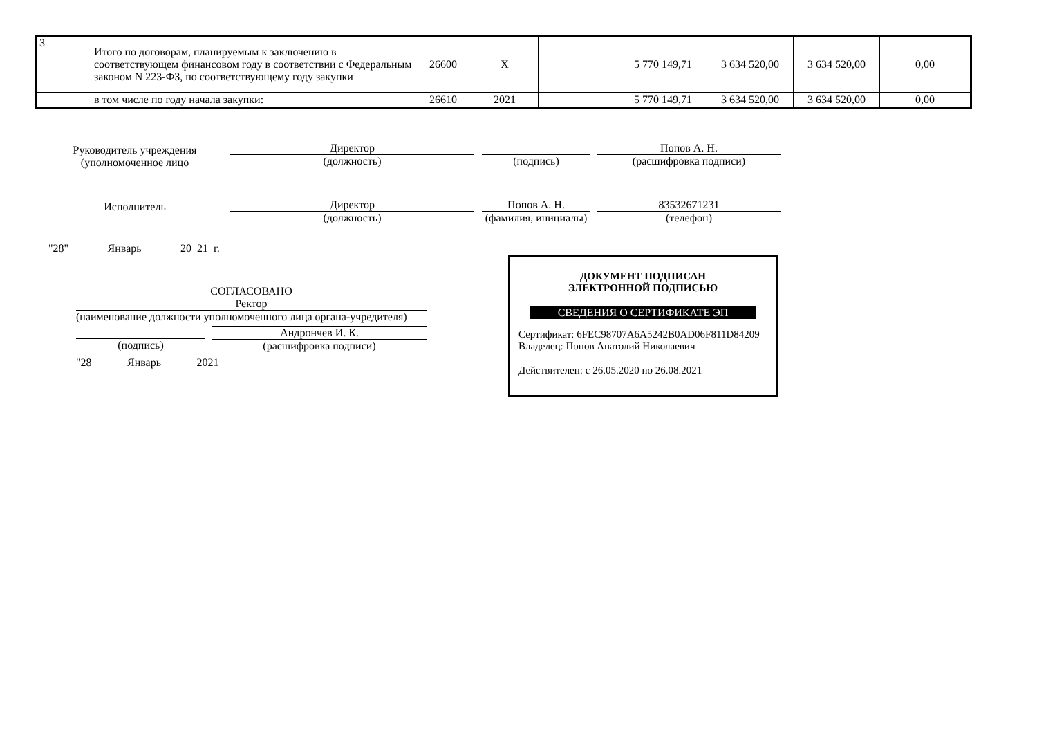| 3 | Итого по договорам, планируемым к заключению в соответствующем финансовом году в соответствии с Федеральным законом N 223-ФЗ, по соответствующему году закупки | 26600 | X | | 5 770 149,71 | 3 634 520,00 | 3 634 520,00 | 0,00 |
| | в том числе по году начала закупки: | 26610 | 2021 | | 5 770 149,71 | 3 634 520,00 | 3 634 520,00 | 0,00 |
Руководитель учреждения
(уполномоченное лицо
Директор
(должность)
(подпись)
Попов А. Н.
(расшифровка подписи)
Исполнитель
Директор
(должность)
Попов А. Н.
(фамилия, инициалы)
83532671231
(телефон)
"28" Январь 20 21 г.
СОГЛАСОВАНО
Ректор
(наименование должности уполномоченного лица органа-учредителя)
(подпись) Андрончев И. К.
(расшифровка подписи)
"28 Январь 2021
ДОКУМЕНТ ПОДПИСАН
ЭЛЕКТРОННОЙ ПОДПИСЬЮ
СВЕДЕНИЯ О СЕРТИФИКАТЕ ЭП
Сертификат: 6FEC98707A6A5242B0AD06F811D84209
Владелец: Попов Анатолий Николаевич
Действителен: с 26.05.2020 по 26.08.2021